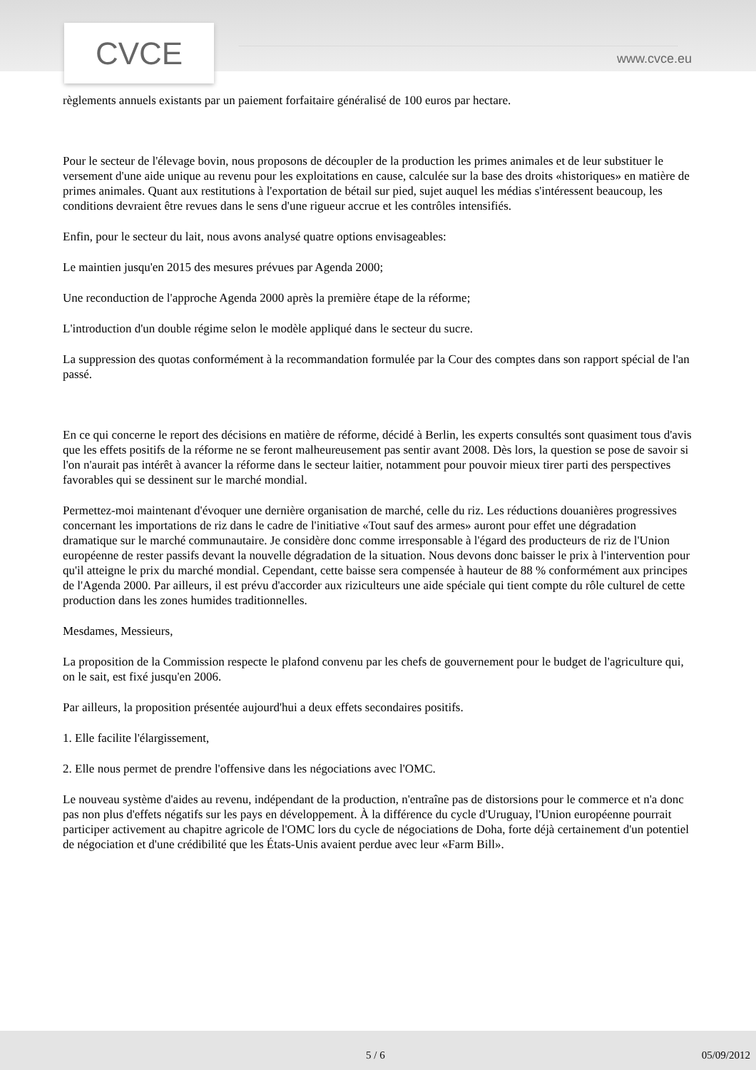CVCE www.cvce.eu
règlements annuels existants par un paiement forfaitaire généralisé de 100 euros par hectare.
Pour le secteur de l'élevage bovin, nous proposons de découpler de la production les primes animales et de leur substituer le versement d'une aide unique au revenu pour les exploitations en cause, calculée sur la base des droits «historiques» en matière de primes animales. Quant aux restitutions à l'exportation de bétail sur pied, sujet auquel les médias s'intéressent beaucoup, les conditions devraient être revues dans le sens d'une rigueur accrue et les contrôles intensifiés.
Enfin, pour le secteur du lait, nous avons analysé quatre options envisageables:
Le maintien jusqu'en 2015 des mesures prévues par Agenda 2000;
Une reconduction de l'approche Agenda 2000 après la première étape de la réforme;
L'introduction d'un double régime selon le modèle appliqué dans le secteur du sucre.
La suppression des quotas conformément à la recommandation formulée par la Cour des comptes dans son rapport spécial de l'an passé.
En ce qui concerne le report des décisions en matière de réforme, décidé à Berlin, les experts consultés sont quasiment tous d'avis que les effets positifs de la réforme ne se feront malheureusement pas sentir avant 2008. Dès lors, la question se pose de savoir si l'on n'aurait pas intérêt à avancer la réforme dans le secteur laitier, notamment pour pouvoir mieux tirer parti des perspectives favorables qui se dessinent sur le marché mondial.
Permettez-moi maintenant d'évoquer une dernière organisation de marché, celle du riz. Les réductions douanières progressives concernant les importations de riz dans le cadre de l'initiative «Tout sauf des armes» auront pour effet une dégradation dramatique sur le marché communautaire. Je considère donc comme irresponsable à l'égard des producteurs de riz de l'Union européenne de rester passifs devant la nouvelle dégradation de la situation. Nous devons donc baisser le prix à l'intervention pour qu'il atteigne le prix du marché mondial. Cependant, cette baisse sera compensée à hauteur de 88 % conformément aux principes de l'Agenda 2000. Par ailleurs, il est prévu d'accorder aux riziculteurs une aide spéciale qui tient compte du rôle culturel de cette production dans les zones humides traditionnelles.
Mesdames, Messieurs,
La proposition de la Commission respecte le plafond convenu par les chefs de gouvernement pour le budget de l'agriculture qui, on le sait, est fixé jusqu'en 2006.
Par ailleurs, la proposition présentée aujourd'hui a deux effets secondaires positifs.
1. Elle facilite l'élargissement,
2. Elle nous permet de prendre l'offensive dans les négociations avec l'OMC.
Le nouveau système d'aides au revenu, indépendant de la production, n'entraîne pas de distorsions pour le commerce et n'a donc pas non plus d'effets négatifs sur les pays en développement. À la différence du cycle d'Uruguay, l'Union européenne pourrait participer activement au chapitre agricole de l'OMC lors du cycle de négociations de Doha, forte déjà certainement d'un potentiel de négociation et d'une crédibilité que les États-Unis avaient perdue avec leur «Farm Bill».
5 / 6 05/09/2012